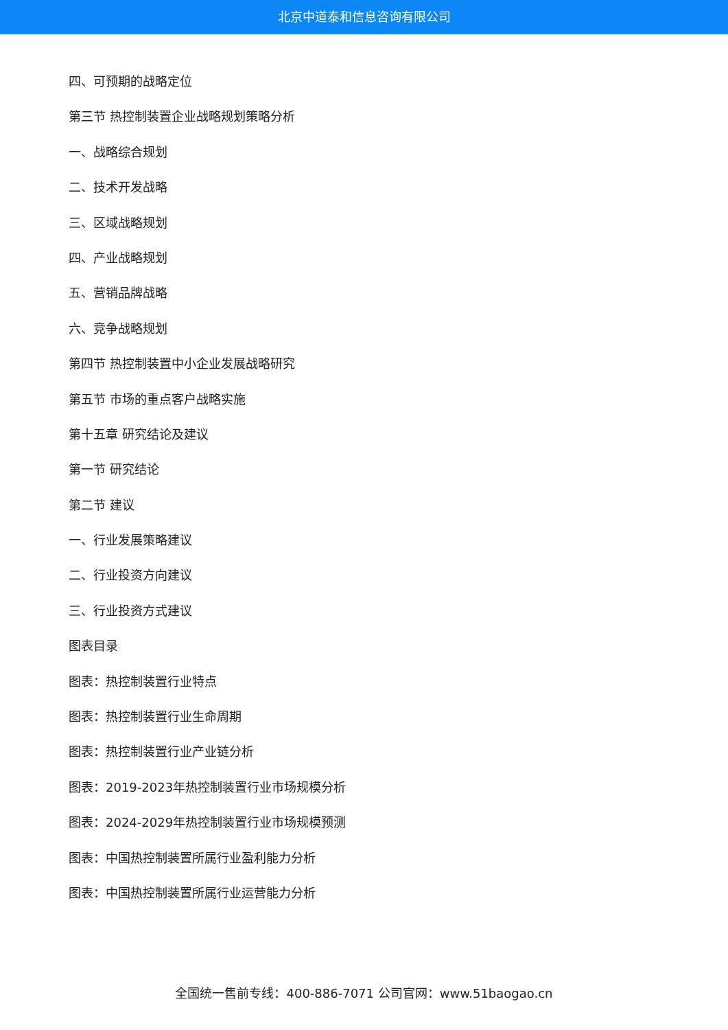北京中道泰和信息咨询有限公司
四、可预期的战略定位
第三节 热控制装置企业战略规划策略分析
一、战略综合规划
二、技术开发战略
三、区域战略规划
四、产业战略规划
五、营销品牌战略
六、竞争战略规划
第四节 热控制装置中小企业发展战略研究
第五节 市场的重点客户战略实施
第十五章 研究结论及建议
第一节 研究结论
第二节 建议
一、行业发展策略建议
二、行业投资方向建议
三、行业投资方式建议
图表目录
图表：热控制装置行业特点
图表：热控制装置行业生命周期
图表：热控制装置行业产业链分析
图表：2019-2023年热控制装置行业市场规模分析
图表：2024-2029年热控制装置行业市场规模预测
图表：中国热控制装置所属行业盈利能力分析
图表：中国热控制装置所属行业运营能力分析
全国统一售前专线：400-886-7071 公司官网：www.51baogao.cn